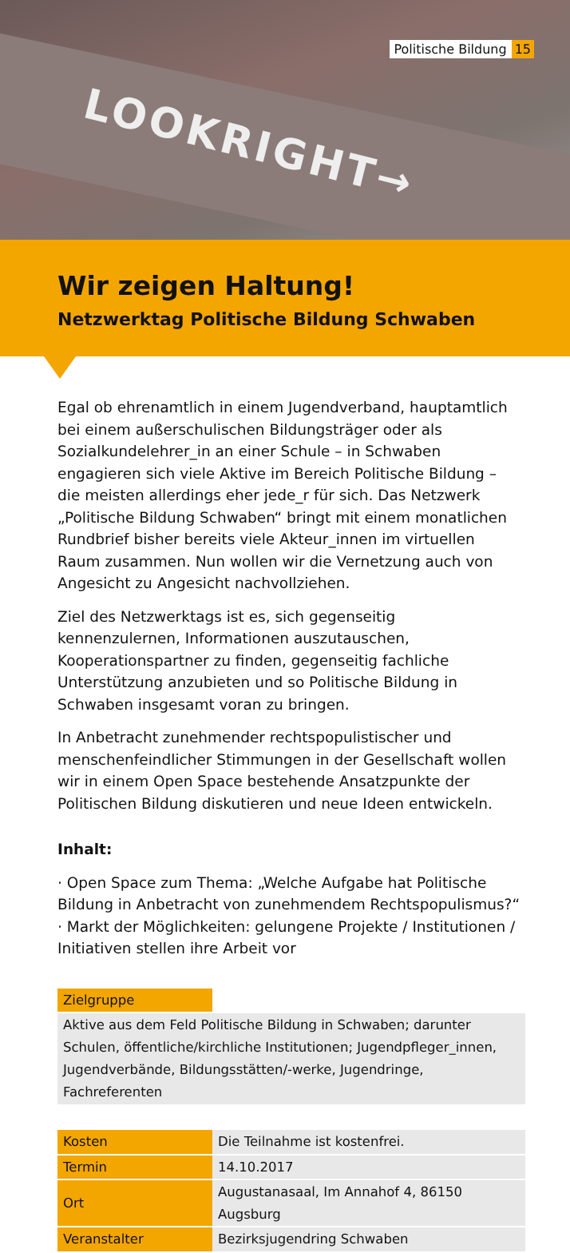LOOKRIGHT→
Politische Bildung 15
Wir zeigen Haltung!
Netzwerktag Politische Bildung Schwaben
Egal ob ehrenamtlich in einem Jugendverband, hauptamtlich bei einem außerschulischen Bildungsträger oder als Sozialkundelehrer_in an einer Schule – in Schwaben engagieren sich viele Aktive im Bereich Politische Bildung – die meisten allerdings eher jede_r für sich. Das Netzwerk „Politische Bildung Schwaben“ bringt mit einem monatlichen Rundbrief bisher bereits viele Akteur_innen im virtuellen Raum zusammen. Nun wollen wir die Vernetzung auch von Angesicht zu Angesicht nachvollziehen.
Ziel des Netzwerktags ist es, sich gegenseitig kennenzulernen, Informationen auszutauschen, Kooperationspartner zu finden, gegenseitig fachliche Unterstützung anzubieten und so Politische Bildung in Schwaben insgesamt voran zu bringen.
In Anbetracht zunehmender rechtspopulistischer und menschenfeindlicher Stimmungen in der Gesellschaft wollen wir in einem Open Space bestehende Ansatzpunkte der Politischen Bildung diskutieren und neue Ideen entwickeln.
Inhalt:
· Open Space zum Thema: „Welche Aufgabe hat Politische Bildung in Anbetracht von zunehmendem Rechtspopulismus?“
· Markt der Möglichkeiten: gelungene Projekte / Institutionen / Initiativen stellen ihre Arbeit vor
| Zielgruppe | |
| Aktive aus dem Feld Politische Bildung in Schwaben; darunter Schulen, öffentliche/kirchliche Institutionen; Jugendpfleger_innen, Jugendverbände, Bildungsstätten/-werke, Jugendringe, Fachreferenten | |
| Kosten | Die Teilnahme ist kostenfrei. |
| Termin | 14.10.2017 |
| Ort | Augustanasaal, Im Annahof 4, 86150 Augsburg |
| Veranstalter | Bezirksjugendring Schwaben |